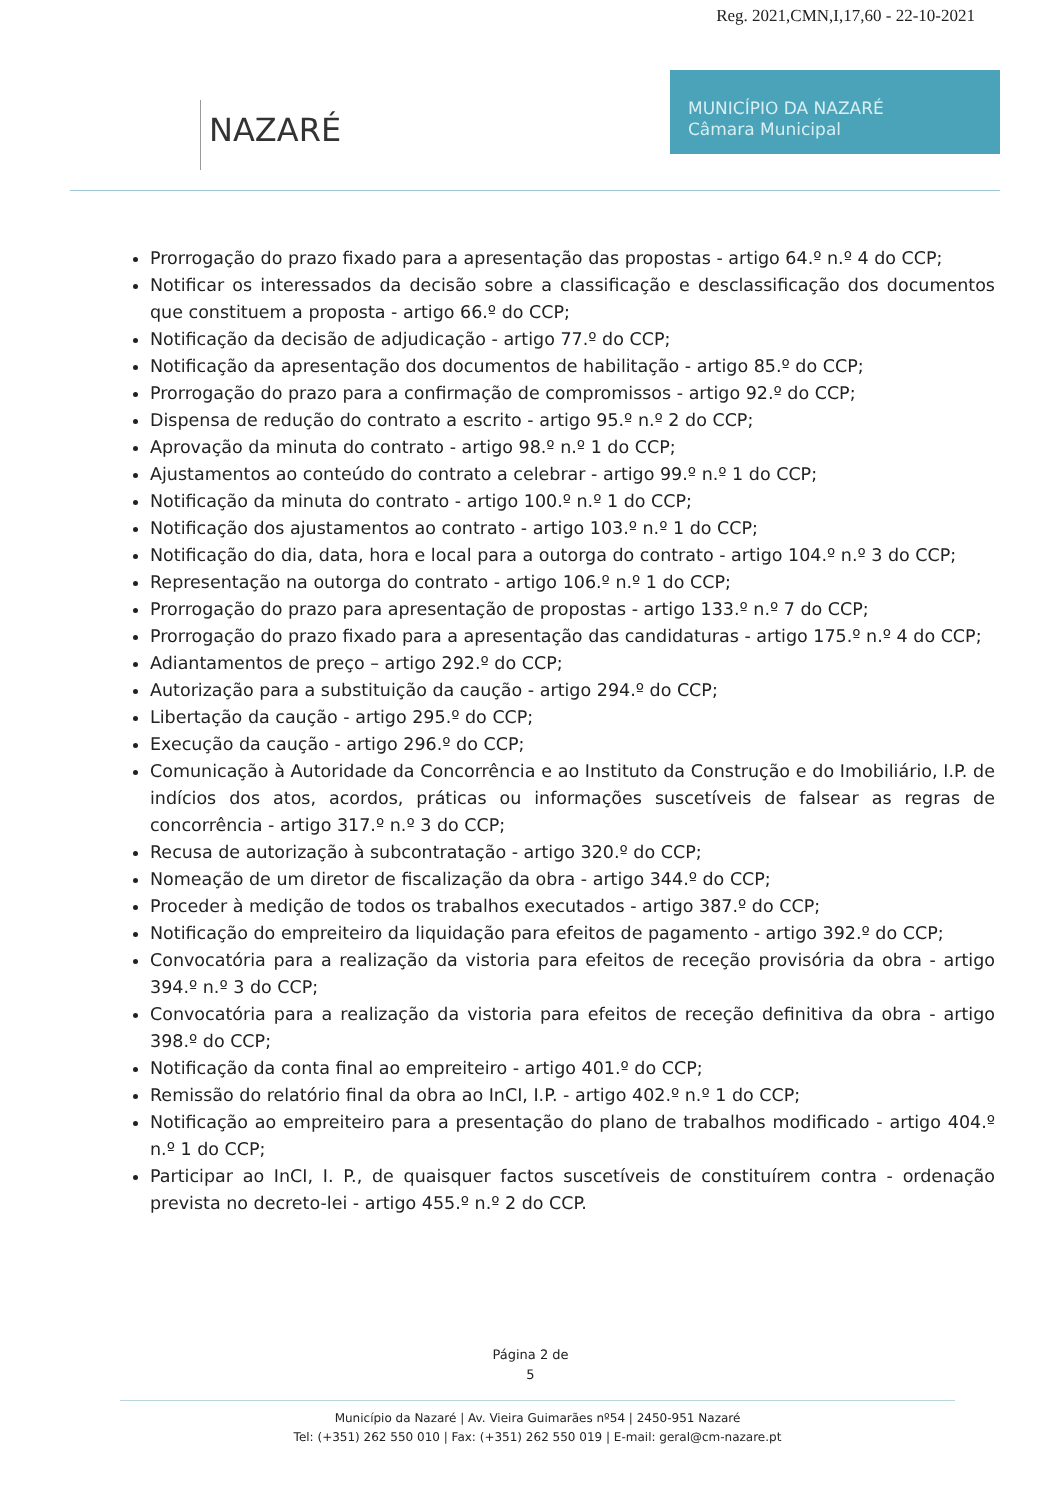Reg. 2021,CMN,I,17,60 - 22-10-2021
NAZARÉ
MUNICÍPIO DA NAZARÉ
Câmara Municipal
Prorrogação do prazo fixado para a apresentação das propostas - artigo 64.º n.º 4 do CCP;
Notificar os interessados da decisão sobre a classificação e desclassificação dos documentos que constituem a proposta - artigo 66.º do CCP;
Notificação da decisão de adjudicação - artigo 77.º do CCP;
Notificação da apresentação dos documentos de habilitação - artigo 85.º do CCP;
Prorrogação do prazo para a confirmação de compromissos - artigo 92.º do CCP;
Dispensa de redução do contrato a escrito - artigo 95.º n.º 2 do CCP;
Aprovação da minuta do contrato - artigo 98.º n.º 1 do CCP;
Ajustamentos ao conteúdo do contrato a celebrar - artigo 99.º n.º 1 do CCP;
Notificação da minuta do contrato - artigo 100.º n.º 1 do CCP;
Notificação dos ajustamentos ao contrato - artigo 103.º n.º 1 do CCP;
Notificação do dia, data, hora e local para a outorga do contrato - artigo 104.º n.º 3 do CCP;
Representação na outorga do contrato - artigo 106.º n.º 1 do CCP;
Prorrogação do prazo para apresentação de propostas - artigo 133.º n.º 7 do CCP;
Prorrogação do prazo fixado para a apresentação das candidaturas - artigo 175.º n.º 4 do CCP;
Adiantamentos de preço – artigo 292.º do CCP;
Autorização para a substituição da caução - artigo 294.º do CCP;
Libertação da caução - artigo 295.º do CCP;
Execução da caução - artigo 296.º do CCP;
Comunicação à Autoridade da Concorrência e ao Instituto da Construção e do Imobiliário, I.P. de indícios dos atos, acordos, práticas ou informações suscetíveis de falsear as regras de concorrência - artigo 317.º n.º 3 do CCP;
Recusa de autorização à subcontratação - artigo 320.º do CCP;
Nomeação de um diretor de fiscalização da obra - artigo 344.º do CCP;
Proceder à medição de todos os trabalhos executados - artigo 387.º do CCP;
Notificação do empreiteiro da liquidação para efeitos de pagamento - artigo 392.º do CCP;
Convocatória para a realização da vistoria para efeitos de receção provisória da obra - artigo 394.º n.º 3 do CCP;
Convocatória para a realização da vistoria para efeitos de receção definitiva da obra - artigo 398.º do CCP;
Notificação da conta final ao empreiteiro - artigo 401.º do CCP;
Remissão do relatório final da obra ao InCI, I.P. - artigo 402.º n.º 1 do CCP;
Notificação ao empreiteiro para a presentação do plano de trabalhos modificado - artigo 404.º n.º 1 do CCP;
Participar ao InCI, I. P., de quaisquer factos suscetíveis de constituírem contra - ordenação prevista no decreto-lei - artigo 455.º n.º 2 do CCP.
Página 2 de
5
Município da Nazaré | Av. Vieira Guimarães nº54 | 2450-951 Nazaré
Tel: (+351) 262 550 010 | Fax: (+351) 262 550 019 | E-mail: geral@cm-nazare.pt